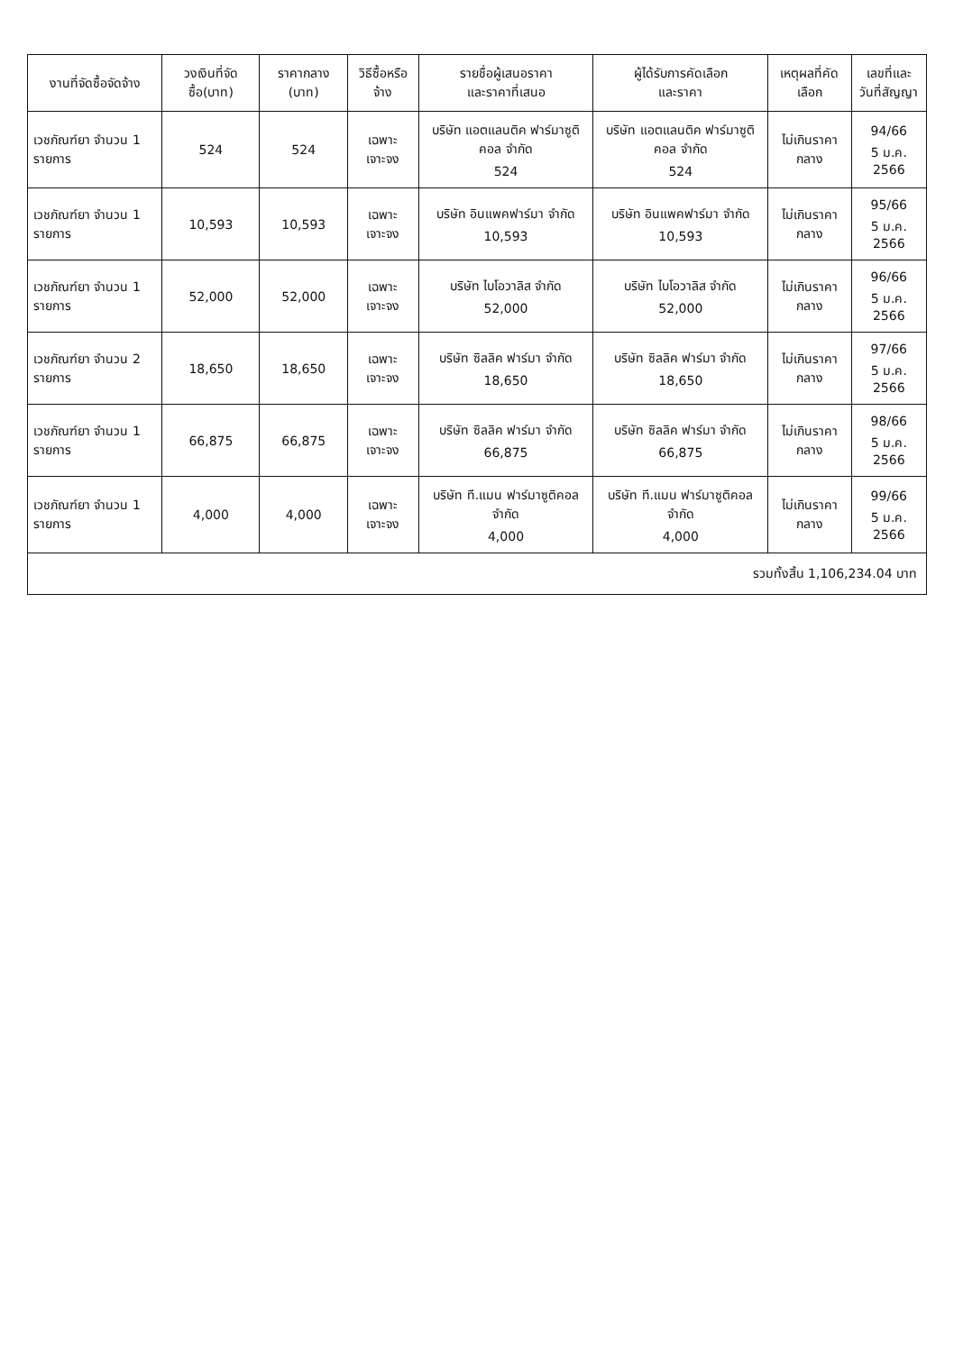| งานที่จัดซื้อจัดจ้าง | วงเงินที่จัดซื้อ(บาท) | ราคากลาง (บาท) | วิธีซื้อหรือจ้าง | รายชื่อผู้เสนอราคา และราคาที่เสนอ | ผู้ได้รับการคัดเลือก และราคา | เหตุผลที่คัดเลือก | เลขที่และ วันที่สัญญา |
| --- | --- | --- | --- | --- | --- | --- | --- |
| เวชภัณฑ์ยา จำนวน 1 รายการ | 524 | 524 | เฉพาะเจาะจง | บริษัท แอตแลนติค ฟาร์มาซูติคอล จำกัด 524 | บริษัท แอตแลนติค ฟาร์มาซูติคอล จำกัด 524 | ไม่เกินราคากลาง | 94/66 5 ม.ค. 2566 |
| เวชภัณฑ์ยา จำนวน 1 รายการ | 10,593 | 10,593 | เฉพาะเจาะจง | บริษัท อินแพคฟาร์มา จำกัด 10,593 | บริษัท อินแพคฟาร์มา จำกัด 10,593 | ไม่เกินราคากลาง | 95/66 5 ม.ค. 2566 |
| เวชภัณฑ์ยา จำนวน 1 รายการ | 52,000 | 52,000 | เฉพาะเจาะจง | บริษัท ไบโอวาลิส จำกัด 52,000 | บริษัท ไบโอวาลิส จำกัด 52,000 | ไม่เกินราคากลาง | 96/66 5 ม.ค. 2566 |
| เวชภัณฑ์ยา จำนวน 2 รายการ | 18,650 | 18,650 | เฉพาะเจาะจง | บริษัท ซิลลิค ฟาร์มา จำกัด 18,650 | บริษัท ซิลลิค ฟาร์มา จำกัด 18,650 | ไม่เกินราคากลาง | 97/66 5 ม.ค. 2566 |
| เวชภัณฑ์ยา จำนวน 1 รายการ | 66,875 | 66,875 | เฉพาะเจาะจง | บริษัท ซิลลิค ฟาร์มา จำกัด 66,875 | บริษัท ซิลลิค ฟาร์มา จำกัด 66,875 | ไม่เกินราคากลาง | 98/66 5 ม.ค. 2566 |
| เวชภัณฑ์ยา จำนวน 1 รายการ | 4,000 | 4,000 | เฉพาะเจาะจง | บริษัท ที.แมน ฟาร์มาซูติคอล จำกัด 4,000 | บริษัท ที.แมน ฟาร์มาซูติคอล จำกัด 4,000 | ไม่เกินราคากลาง | 99/66 5 ม.ค. 2566 |
| รวมทั้งสิ้น 1,106,234.04 บาท | | | | | | | |